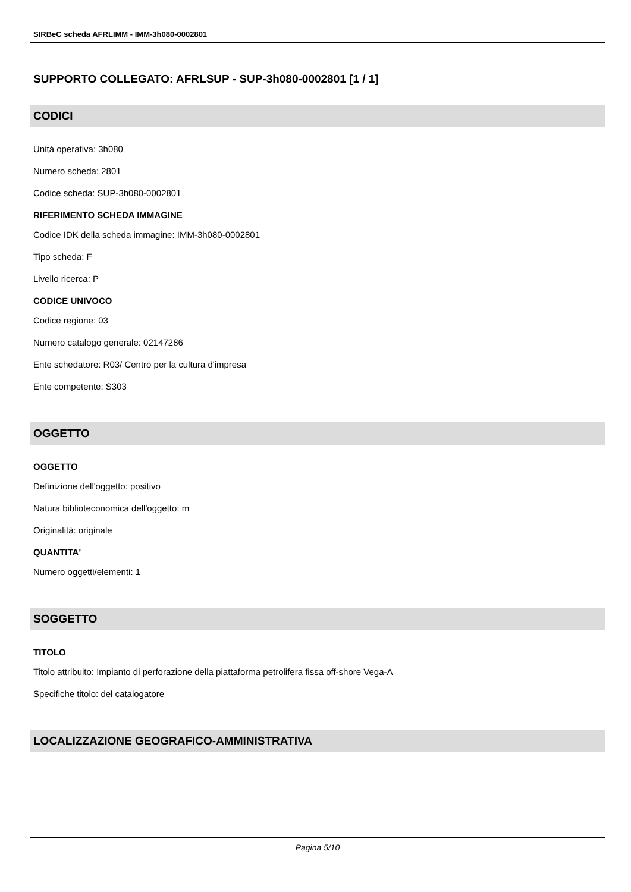SIRBeC scheda AFRLIMM - IMM-3h080-0002801
SUPPORTO COLLEGATO: AFRLSUP - SUP-3h080-0002801 [1 / 1]
CODICI
Unità operativa: 3h080
Numero scheda: 2801
Codice scheda: SUP-3h080-0002801
RIFERIMENTO SCHEDA IMMAGINE
Codice IDK della scheda immagine: IMM-3h080-0002801
Tipo scheda: F
Livello ricerca: P
CODICE UNIVOCO
Codice regione: 03
Numero catalogo generale: 02147286
Ente schedatore: R03/ Centro per la cultura d'impresa
Ente competente: S303
OGGETTO
OGGETTO
Definizione dell'oggetto: positivo
Natura biblioteconomica dell'oggetto: m
Originalità: originale
QUANTITA'
Numero oggetti/elementi: 1
SOGGETTO
TITOLO
Titolo attribuito: Impianto di perforazione della piattaforma petrolifera fissa off-shore Vega-A
Specifiche titolo: del catalogatore
LOCALIZZAZIONE GEOGRAFICO-AMMINISTRATIVA
Pagina 5/10